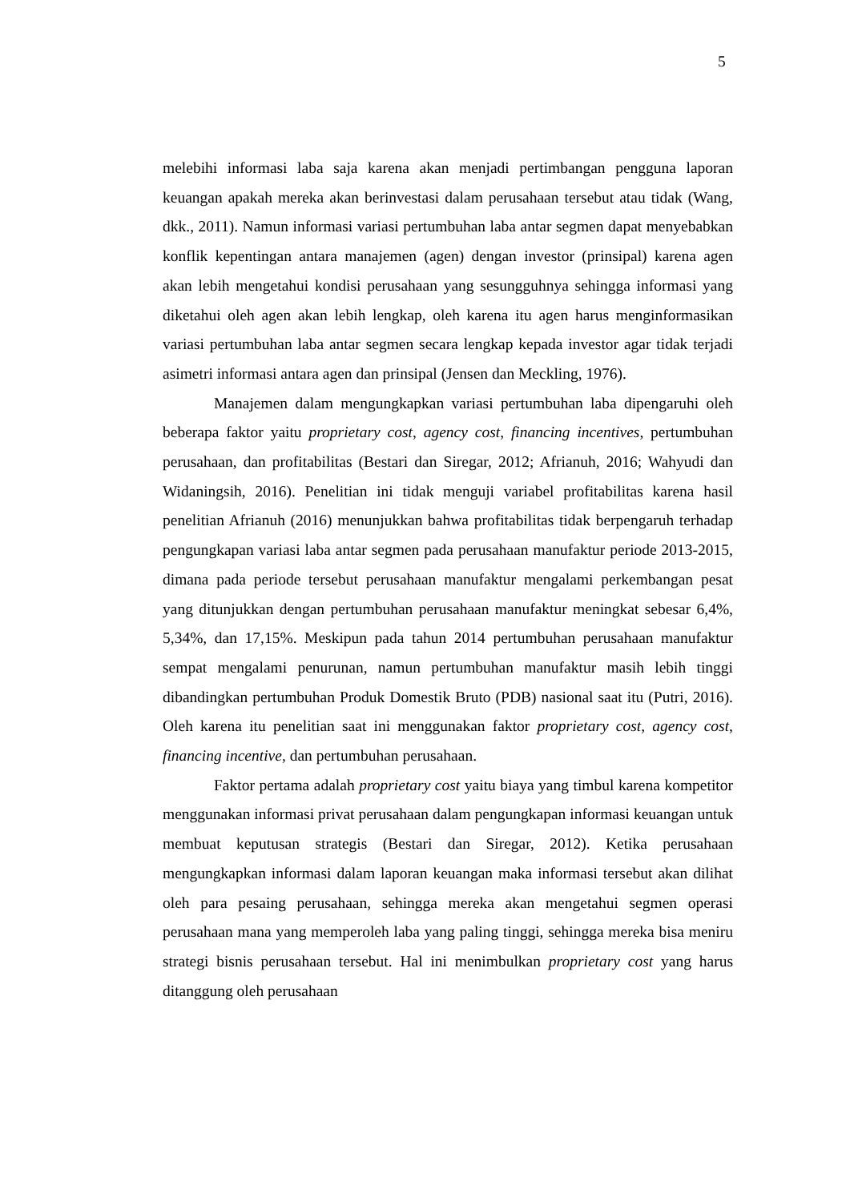5
melebihi informasi laba saja karena akan menjadi pertimbangan pengguna laporan keuangan apakah mereka akan berinvestasi dalam perusahaan tersebut atau tidak (Wang, dkk., 2011). Namun informasi variasi pertumbuhan laba antar segmen dapat menyebabkan konflik kepentingan antara manajemen (agen) dengan investor (prinsipal) karena agen akan lebih mengetahui kondisi perusahaan yang sesungguhnya sehingga informasi yang diketahui oleh agen akan lebih lengkap, oleh karena itu agen harus menginformasikan variasi pertumbuhan laba antar segmen secara lengkap kepada investor agar tidak terjadi asimetri informasi antara agen dan prinsipal (Jensen dan Meckling, 1976).
Manajemen dalam mengungkapkan variasi pertumbuhan laba dipengaruhi oleh beberapa faktor yaitu proprietary cost, agency cost, financing incentives, pertumbuhan perusahaan, dan profitabilitas (Bestari dan Siregar, 2012; Afrianuh, 2016; Wahyudi dan Widaningsih, 2016). Penelitian ini tidak menguji variabel profitabilitas karena hasil penelitian Afrianuh (2016) menunjukkan bahwa profitabilitas tidak berpengaruh terhadap pengungkapan variasi laba antar segmen pada perusahaan manufaktur periode 2013-2015, dimana pada periode tersebut perusahaan manufaktur mengalami perkembangan pesat yang ditunjukkan dengan pertumbuhan perusahaan manufaktur meningkat sebesar 6,4%, 5,34%, dan 17,15%. Meskipun pada tahun 2014 pertumbuhan perusahaan manufaktur sempat mengalami penurunan, namun pertumbuhan manufaktur masih lebih tinggi dibandingkan pertumbuhan Produk Domestik Bruto (PDB) nasional saat itu (Putri, 2016). Oleh karena itu penelitian saat ini menggunakan faktor proprietary cost, agency cost, financing incentive, dan pertumbuhan perusahaan.
Faktor pertama adalah proprietary cost yaitu biaya yang timbul karena kompetitor menggunakan informasi privat perusahaan dalam pengungkapan informasi keuangan untuk membuat keputusan strategis (Bestari dan Siregar, 2012). Ketika perusahaan mengungkapkan informasi dalam laporan keuangan maka informasi tersebut akan dilihat oleh para pesaing perusahaan, sehingga mereka akan mengetahui segmen operasi perusahaan mana yang memperoleh laba yang paling tinggi, sehingga mereka bisa meniru strategi bisnis perusahaan tersebut. Hal ini menimbulkan proprietary cost yang harus ditanggung oleh perusahaan